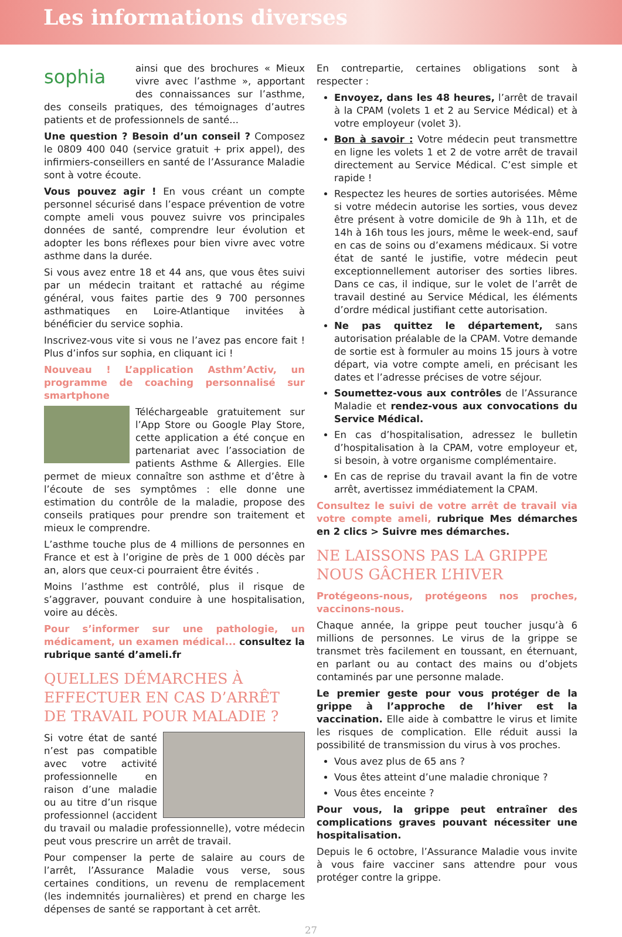Les informations diverses
sophia ainsi que des brochures « Mieux vivre avec l’asthme », apportant des connaissances sur l’asthme, des conseils pratiques, des témoignages d’autres patients et de professionnels de santé...
Une question ? Besoin d’un conseil ? Composez le 0809 400 040 (service gratuit + prix appel), des infirmiers-conseillers en santé de l’Assurance Maladie sont à votre écoute.
Vous pouvez agir ! En vous créant un compte personnel sécurisé dans l’espace prévention de votre compte ameli vous pouvez suivre vos principales données de santé, comprendre leur évolution et adopter les bons réflexes pour bien vivre avec votre asthme dans la durée.
Si vous avez entre 18 et 44 ans, que vous êtes suivi par un médecin traitant et rattaché au régime général, vous faites partie des 9 700 personnes asthmatiques en Loire-Atlantique invitées à bénéficier du service sophia.
Inscrivez-vous vite si vous ne l’avez pas encore fait ! Plus d’infos sur sophia, en cliquant ici !
Nouveau ! L’application Asthm’Activ, un programme de coaching personnalisé sur smartphone
Téléchargeable gratuitement sur l’App Store ou Google Play Store, cette application a été conçue en partenariat avec l’association de patients Asthme & Allergies. Elle permet de mieux connaître son asthme et d’être à l’écoute de ses symptômes : elle donne une estimation du contrôle de la maladie, propose des conseils pratiques pour prendre son traitement et mieux le comprendre.
L’asthme touche plus de 4 millions de personnes en France et est à l’origine de près de 1 000 décès par an, alors que ceux-ci pourraient être évités .
Moins l’asthme est contrôlé, plus il risque de s’aggraver, pouvant conduire à une hospitalisation, voire au décès.
Pour s’informer sur une pathologie, un médicament, un examen médical... consultez la rubrique santé d’ameli.fr
QUELLES DÉMARCHES À EFFECTUER EN CAS D’ARRÊT DE TRAVAIL POUR MALADIE ?
Si votre état de santé n’est pas compatible avec votre activité professionnelle en raison d’une maladie ou au titre d’un risque professionnel (accident du travail ou maladie professionnelle), votre médecin peut vous prescrire un arrêt de travail.
Pour compenser la perte de salaire au cours de l’arrêt, l’Assurance Maladie vous verse, sous certaines conditions, un revenu de remplacement (les indemnités journalières) et prend en charge les dépenses de santé se rapportant à cet arrêt.
En contrepartie, certaines obligations sont à respecter :
Envoyez, dans les 48 heures, l’arrêt de travail à la CPAM (volets 1 et 2 au Service Médical) et à votre employeur (volet 3).
Bon à savoir : Votre médecin peut transmettre en ligne les volets 1 et 2 de votre arrêt de travail directement au Service Médical. C’est simple et rapide !
Respectez les heures de sorties autorisées. Même si votre médecin autorise les sorties, vous devez être présent à votre domicile de 9h à 11h, et de 14h à 16h tous les jours, même le week-end, sauf en cas de soins ou d’examens médicaux. Si votre état de santé le justifie, votre médecin peut exceptionnellement autoriser des sorties libres. Dans ce cas, il indique, sur le volet de l’arrêt de travail destiné au Service Médical, les éléments d’ordre médical justifiant cette autorisation.
Ne pas quittez le département, sans autorisation préalable de la CPAM. Votre demande de sortie est à formuler au moins 15 jours à votre départ, via votre compte ameli, en précisant les dates et l’adresse précises de votre séjour.
Soumettez-vous aux contrôles de l’Assurance Maladie et rendez-vous aux convocations du Service Médical.
En cas d’hospitalisation, adressez le bulletin d’hospitalisation à la CPAM, votre employeur et, si besoin, à votre organisme complémentaire.
En cas de reprise du travail avant la fin de votre arrêt, avertissez immédiatement la CPAM.
Consultez le suivi de votre arrêt de travail via votre compte ameli, rubrique Mes démarches en 2 clics > Suivre mes démarches.
NE LAISSONS PAS LA GRIPPE NOUS GÂCHER L’HIVER
Protégeons-nous, protégeons nos proches, vaccinons-nous.
Chaque année, la grippe peut toucher jusqu’à 6 millions de personnes. Le virus de la grippe se transmet très facilement en toussant, en éternuant, en parlant ou au contact des mains ou d’objets contaminés par une personne malade.
Le premier geste pour vous protéger de la grippe à l’approche de l’hiver est la vaccination. Elle aide à combattre le virus et limite les risques de complication. Elle réduit aussi la possibilité de transmission du virus à vos proches.
Vous avez plus de 65 ans ?
Vous êtes atteint d’une maladie chronique ?
Vous êtes enceinte ?
Pour vous, la grippe peut entraîner des complications graves pouvant nécessiter une hospitalisation.
Depuis le 6 octobre, l’Assurance Maladie vous invite à vous faire vacciner sans attendre pour vous protéger contre la grippe.
27